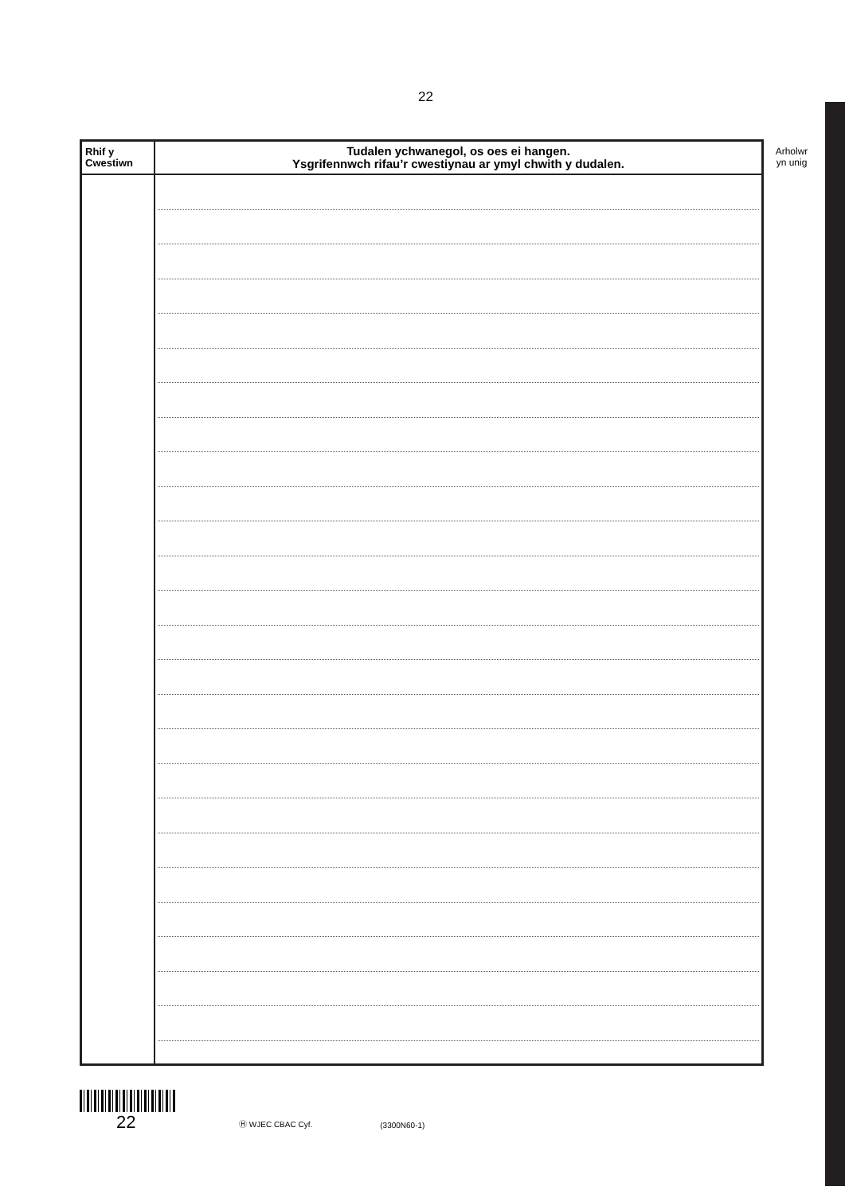22
| Rhif y Cwestiwn | Tudalen ychwanegol, os oes ei hangen. Ysgrifennwch rifau’r cwestiynau ar ymyl chwith y dudalen. |
| --- | --- |
Arholwr
yn unig
22
Ⓗ WJEC CBAC Cyf.
(3300N60-1)